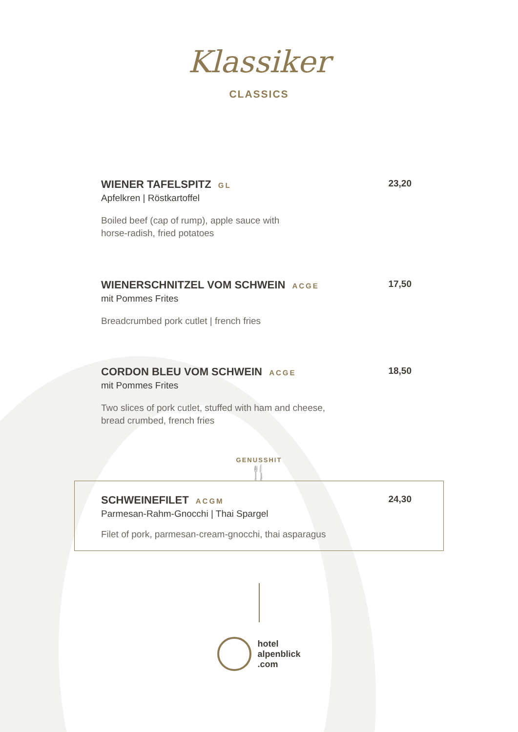Klassiker
CLASSICS
WIENER TAFELSPITZ GL 23,20
Apfelkren | Röstkartoffel
Boiled beef (cap of rump), apple sauce with
horse-radish, fried potatoes
WIENERSCHNITZEL VOM SCHWEIN ACGE 17,50
mit Pommes Frites
Breadcrumbed pork cutlet | french fries
CORDON BLEU VOM SCHWEIN ACGE 18,50
mit Pommes Frites
Two slices of pork cutlet, stuffed with ham and cheese,
bread crumbed, french fries
GENUSSHIT
🍴
SCHWEINEFILET ACGM 24,30
Parmesan-Rahm-Gnocchi | Thai Spargel
Filet of pork, parmesan-cream-gnocchi, thai asparagus
hotel
alpenblick
.com